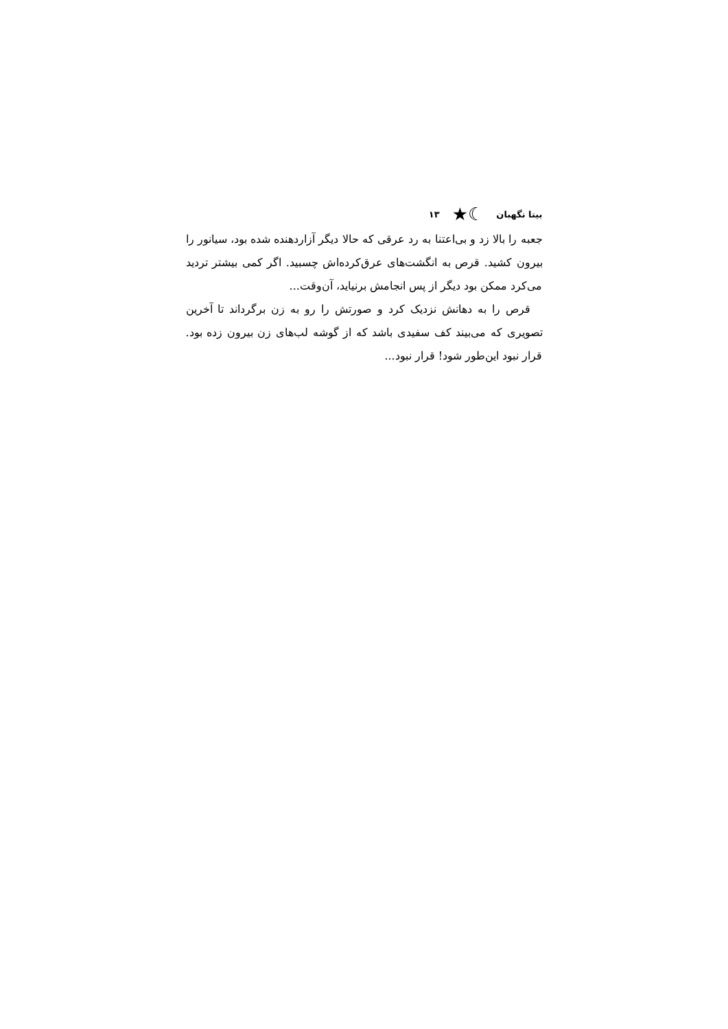بیتا نگهبان ☾★ ۱۳
جعبه را بالا زد و بی‌اعتنا به رد عرقی که حالا دیگر آزاردهنده شده بود، سیانور را بیرون کشید. قرص به انگشت‌های عرق‌کرده‌اش چسبید. اگر کمی بیشتر تردید می‌کرد ممکن بود دیگر از پس انجامش برنیاید، آن‌وقت...
قرص را به دهانش نزدیک کرد و صورتش را رو به زن برگرداند تا آخرین تصویری که می‌بیند کف سفیدی باشد که از گوشه لب‌های زن بیرون زده بود. قرار نبود این‌طور شود! قرار نبود...